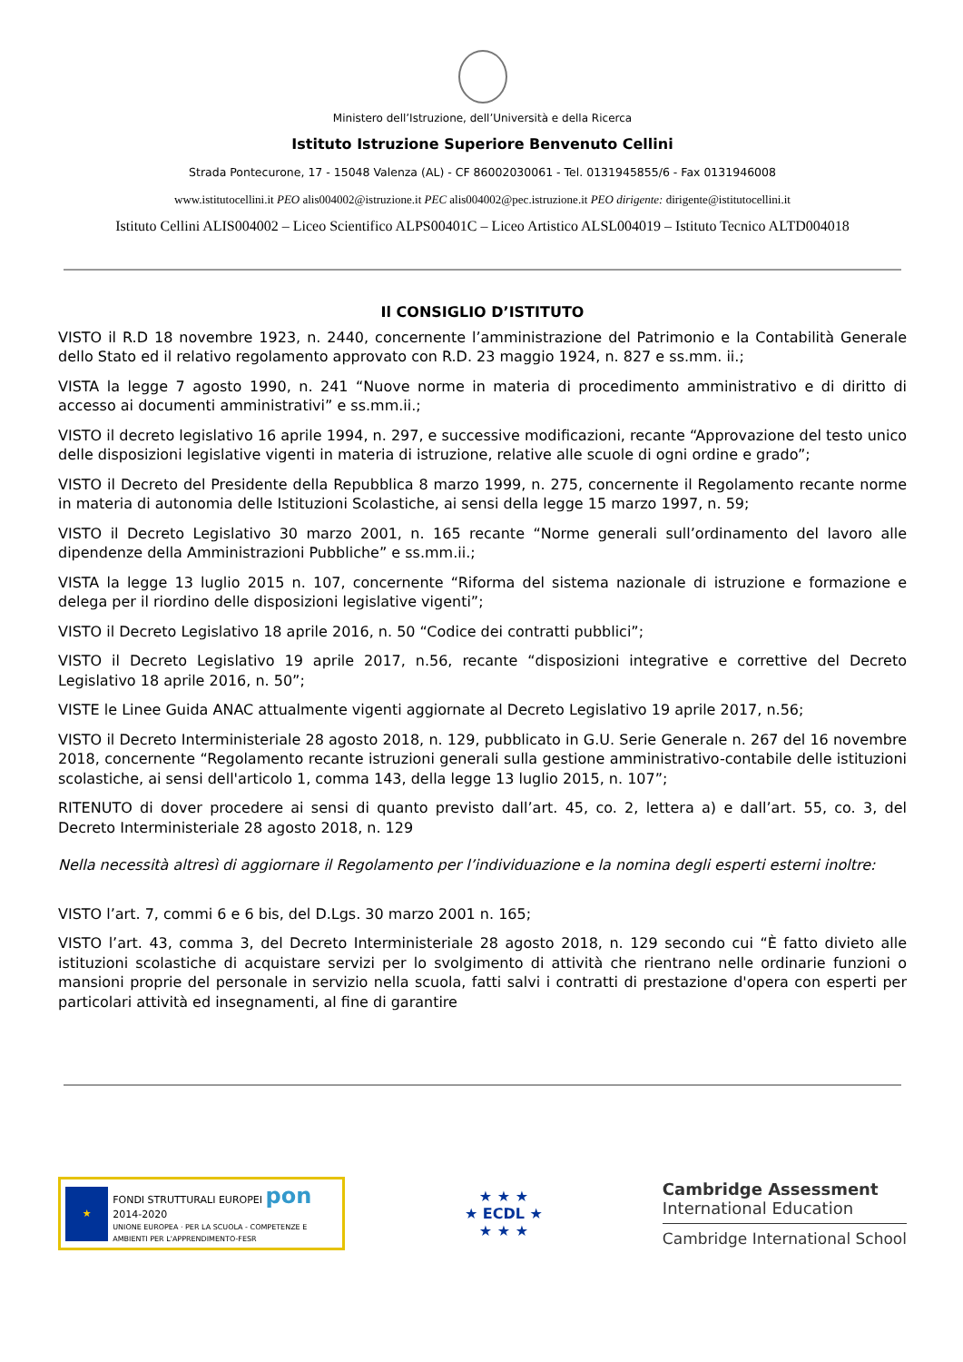Ministero dell’Istruzione, dell’Università e della Ricerca
Istituto Istruzione Superiore Benvenuto Cellini
Strada Pontecurone, 17 - 15048 Valenza (AL) - CF 86002030061 - Tel. 0131945855/6 - Fax 0131946008
www.istitutocellini.it PEO alis004002@istruzione.it PEC alis004002@pec.istruzione.it PEO dirigente: dirigente@istitutocellini.it
Istituto Cellini ALIS004002 – Liceo Scientifico ALPS00401C – Liceo Artistico ALSL004019 – Istituto Tecnico ALTD004018
Il CONSIGLIO D’ISTITUTO
VISTO il R.D 18 novembre 1923, n. 2440, concernente l’amministrazione del Patrimonio e la Contabilità Generale dello Stato ed il relativo regolamento approvato con R.D. 23 maggio 1924, n. 827 e ss.mm. ii.;
VISTA la legge 7 agosto 1990, n. 241 “Nuove norme in materia di procedimento amministrativo e di diritto di accesso ai documenti amministrativi” e ss.mm.ii.;
VISTO il decreto legislativo 16 aprile 1994, n. 297, e successive modificazioni, recante “Approvazione del testo unico delle disposizioni legislative vigenti in materia di istruzione, relative alle scuole di ogni ordine e grado”;
VISTO il Decreto del Presidente della Repubblica 8 marzo 1999, n. 275, concernente il Regolamento recante norme in materia di autonomia delle Istituzioni Scolastiche, ai sensi della legge 15 marzo 1997, n. 59;
VISTO il Decreto Legislativo 30 marzo 2001, n. 165 recante “Norme generali sull’ordinamento del lavoro alle dipendenze della Amministrazioni Pubbliche” e ss.mm.ii.;
VISTA la legge 13 luglio 2015 n. 107, concernente “Riforma del sistema nazionale di istruzione e formazione e delega per il riordino delle disposizioni legislative vigenti”;
VISTO il Decreto Legislativo 18 aprile 2016, n. 50 “Codice dei contratti pubblici”;
VISTO il Decreto Legislativo 19 aprile 2017, n.56, recante “disposizioni integrative e correttive del Decreto Legislativo 18 aprile 2016, n. 50”;
VISTE le Linee Guida ANAC attualmente vigenti aggiornate al Decreto Legislativo 19 aprile 2017, n.56;
VISTO il Decreto Interministeriale 28 agosto 2018, n. 129, pubblicato in G.U. Serie Generale n. 267 del 16 novembre 2018, concernente “Regolamento recante istruzioni generali sulla gestione amministrativo-contabile delle istituzioni scolastiche, ai sensi dell'articolo 1, comma 143, della legge 13 luglio 2015, n. 107”;
RITENUTO di dover procedere ai sensi di quanto previsto dall’art. 45, co. 2, lettera a) e dall’art. 55, co. 3, del Decreto Interministeriale 28 agosto 2018, n. 129
Nella necessità altresì di aggiornare il Regolamento per l’individuazione e la nomina degli esperti esterni inoltre:
VISTO l’art. 7, commi 6 e 6 bis, del D.Lgs. 30 marzo 2001 n. 165;
VISTO l’art. 43, comma 3, del Decreto Interministeriale 28 agosto 2018, n. 129 secondo cui “È fatto divieto alle istituzioni scolastiche di acquistare servizi per lo svolgimento di attività che rientrano nelle ordinarie funzioni o mansioni proprie del personale in servizio nella scuola, fatti salvi i contratti di prestazione d'opera con esperti per particolari attività ed insegnamenti, al fine di garantire
★
FONDI STRUTTURALI EUROPEI pon 2014-2020
UNIONE EUROPEA · PER LA SCUOLA - COMPETENZE E AMBIENTI PER L'APPRENDIMENTO-FESR
★ ★ ★
★ ECDL ★
★ ★ ★
Cambridge Assessment
International Education
Cambridge International School